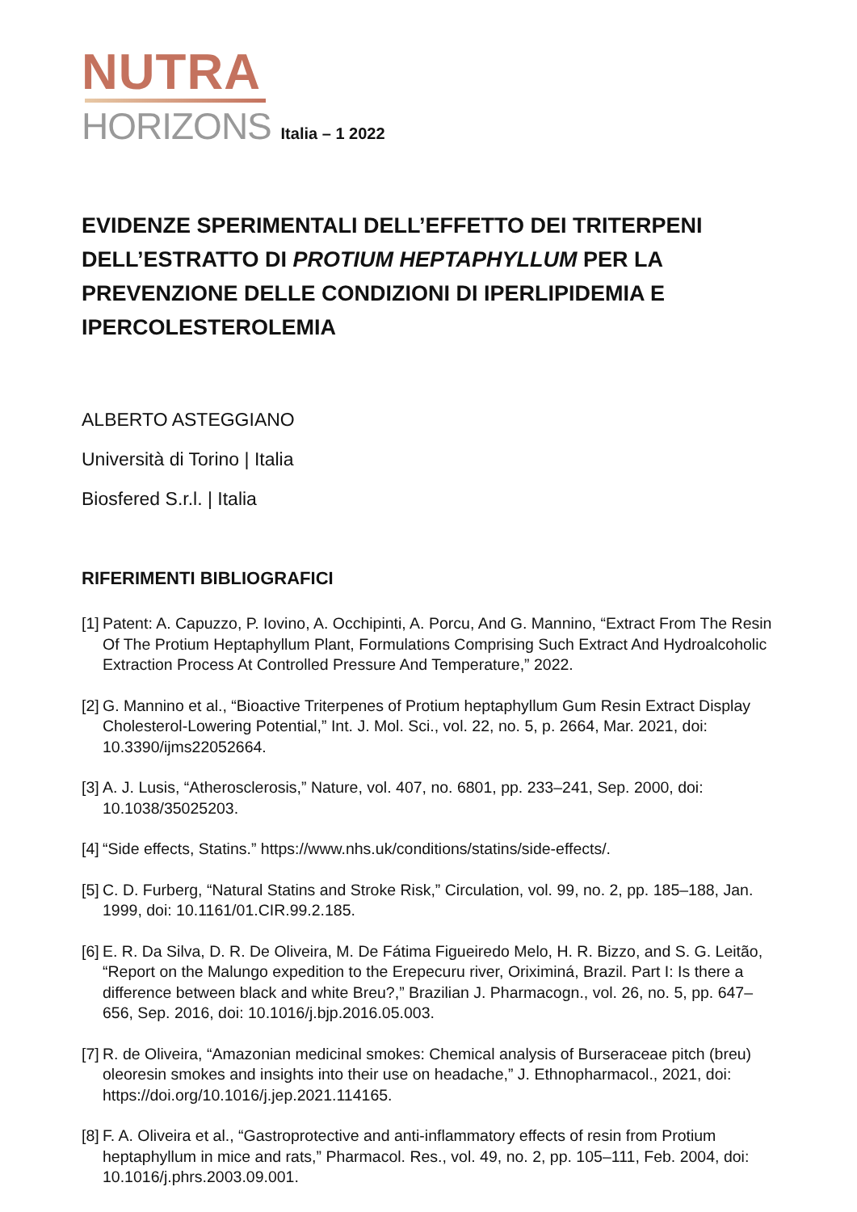NUTRA
HORIZONS Italia – 1 2022
EVIDENZE SPERIMENTALI DELL’EFFETTO DEI TRITERPENI DELL’ESTRATTO DI PROTIUM HEPTAPHYLLUM PER LA PREVENZIONE DELLE CONDIZIONI DI IPERLIPIDEMIA E IPERCOLESTEROLEMIA
ALBERTO ASTEGGIANO
Università di Torino | Italia
Biosfered S.r.l. | Italia
RIFERIMENTI BIBLIOGRAFICI
[1] Patent: A. Capuzzo, P. Iovino, A. Occhipinti, A. Porcu, And G. Mannino, “Extract From The Resin Of The Protium Heptaphyllum Plant, Formulations Comprising Such Extract And Hydroalcoholic Extraction Process At Controlled Pressure And Temperature,” 2022.
[2] G. Mannino et al., “Bioactive Triterpenes of Protium heptaphyllum Gum Resin Extract Display Cholesterol-Lowering Potential,” Int. J. Mol. Sci., vol. 22, no. 5, p. 2664, Mar. 2021, doi: 10.3390/ijms22052664.
[3] A. J. Lusis, “Atherosclerosis,” Nature, vol. 407, no. 6801, pp. 233–241, Sep. 2000, doi: 10.1038/35025203.
[4] “Side effects, Statins.” https://www.nhs.uk/conditions/statins/side-effects/.
[5] C. D. Furberg, “Natural Statins and Stroke Risk,” Circulation, vol. 99, no. 2, pp. 185–188, Jan. 1999, doi: 10.1161/01.CIR.99.2.185.
[6] E. R. Da Silva, D. R. De Oliveira, M. De Fátima Figueiredo Melo, H. R. Bizzo, and S. G. Leitão, “Report on the Malungo expedition to the Erepecuru river, Oriximiná, Brazil. Part I: Is there a difference between black and white Breu?,” Brazilian J. Pharmacogn., vol. 26, no. 5, pp. 647–656, Sep. 2016, doi: 10.1016/j.bjp.2016.05.003.
[7] R. de Oliveira, “Amazonian medicinal smokes: Chemical analysis of Burseraceae pitch (breu) oleoresin smokes and insights into their use on headache,” J. Ethnopharmacol., 2021, doi: https://doi.org/10.1016/j.jep.2021.114165.
[8] F. A. Oliveira et al., “Gastroprotective and anti-inflammatory effects of resin from Protium heptaphyllum in mice and rats,” Pharmacol. Res., vol. 49, no. 2, pp. 105–111, Feb. 2004, doi: 10.1016/j.phrs.2003.09.001.